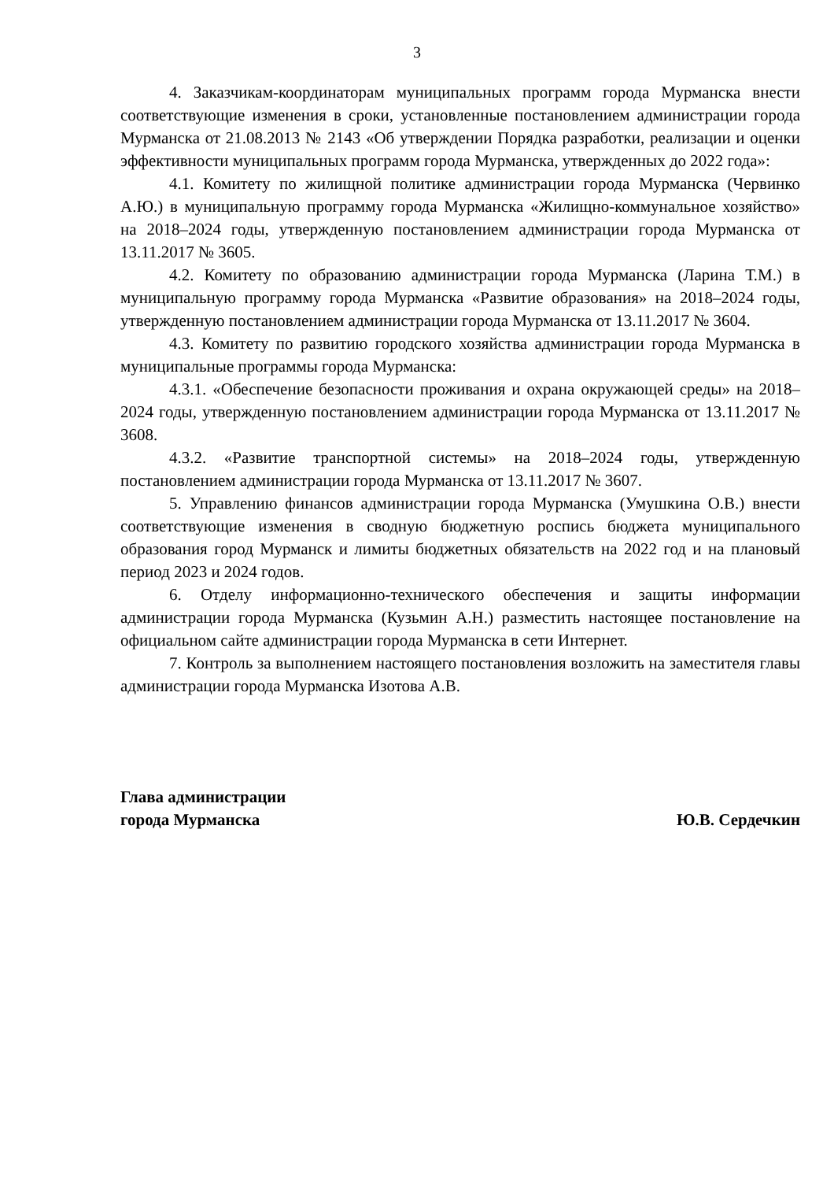3
4. Заказчикам-координаторам муниципальных программ города Мурманска внести соответствующие изменения в сроки, установленные постановлением администрации города Мурманска от 21.08.2013 № 2143 «Об утверждении Порядка разработки, реализации и оценки эффективности муниципальных программ города Мурманска, утвержденных до 2022 года»:
4.1. Комитету по жилищной политике администрации города Мурманска (Червинко А.Ю.) в муниципальную программу города Мурманска «Жилищно-коммунальное хозяйство» на 2018–2024 годы, утвержденную постановлением администрации города Мурманска от 13.11.2017 № 3605.
4.2. Комитету по образованию администрации города Мурманска (Ларина Т.М.) в муниципальную программу города Мурманска «Развитие образования» на 2018–2024 годы, утвержденную постановлением администрации города Мурманска от 13.11.2017 № 3604.
4.3. Комитету по развитию городского хозяйства администрации города Мурманска в муниципальные программы города Мурманска:
4.3.1. «Обеспечение безопасности проживания и охрана окружающей среды» на 2018–2024 годы, утвержденную постановлением администрации города Мурманска от 13.11.2017 № 3608.
4.3.2. «Развитие транспортной системы» на 2018–2024 годы, утвержденную постановлением администрации города Мурманска от 13.11.2017 № 3607.
5. Управлению финансов администрации города Мурманска (Умушкина О.В.) внести соответствующие изменения в сводную бюджетную роспись бюджета муниципального образования город Мурманск и лимиты бюджетных обязательств на 2022 год и на плановый период 2023 и 2024 годов.
6. Отделу информационно-технического обеспечения и защиты информации администрации города Мурманска (Кузьмин А.Н.) разместить настоящее постановление на официальном сайте администрации города Мурманска в сети Интернет.
7. Контроль за выполнением настоящего постановления возложить на заместителя главы администрации города Мурманска Изотова А.В.
Глава администрации
города Мурманска
Ю.В. Сердечкин